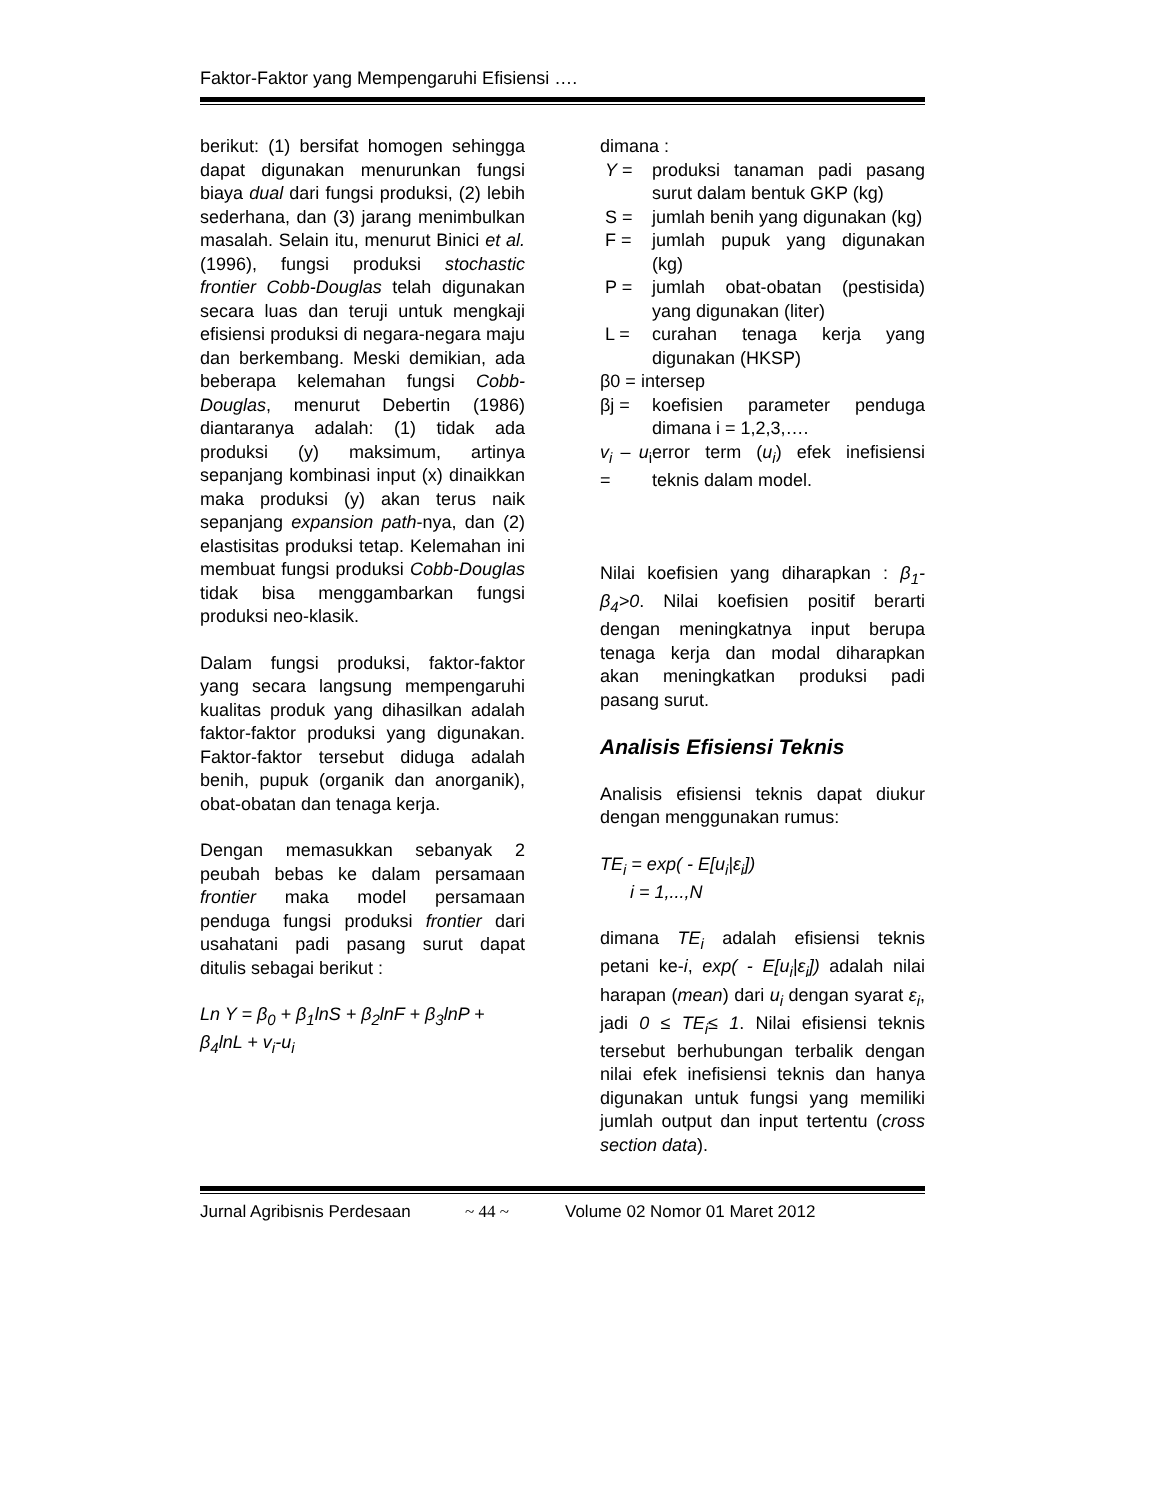Faktor-Faktor yang Mempengaruhi Efisiensi ….
berikut: (1) bersifat homogen sehingga dapat digunakan menurunkan fungsi biaya dual dari fungsi produksi, (2) lebih sederhana, dan (3) jarang menimbulkan masalah. Selain itu, menurut Binici et al. (1996), fungsi produksi stochastic frontier Cobb-Douglas telah digunakan secara luas dan teruji untuk mengkaji efisiensi produksi di negara-negara maju dan berkembang. Meski demikian, ada beberapa kelemahan fungsi Cobb-Douglas, menurut Debertin (1986) diantaranya adalah: (1) tidak ada produksi (y) maksimum, artinya sepanjang kombinasi input (x) dinaikkan maka produksi (y) akan terus naik sepanjang expansion path-nya, dan (2) elastisitas produksi tetap. Kelemahan ini membuat fungsi produksi Cobb-Douglas tidak bisa menggambarkan fungsi produksi neo-klasik.
Dalam fungsi produksi, faktor-faktor yang secara langsung mempengaruhi kualitas produk yang dihasilkan adalah faktor-faktor produksi yang digunakan. Faktor-faktor tersebut diduga adalah benih, pupuk (organik dan anorganik), obat-obatan dan tenaga kerja.
Dengan memasukkan sebanyak 2 peubah bebas ke dalam persamaan frontier maka model persamaan penduga fungsi produksi frontier dari usahatani padi pasang surut dapat ditulis sebagai berikut :
Ln Y = β<sub>0</sub> + β<sub>1</sub>lnS + β<sub>2</sub>lnF + β<sub>3</sub>lnP + β<sub>4</sub>lnL + v<sub>i</sub>-u<sub>i</sub>
dimana :
Y = produksi tanaman padi pasang surut dalam bentuk GKP (kg)
S = jumlah benih yang digunakan (kg)
F = jumlah pupuk yang digunakan (kg)
P = jumlah obat-obatan (pestisida) yang digunakan (liter)
L = curahan tenaga kerja yang digunakan (HKSP)
β0 = intersep
βj = koefisien parameter penduga dimana i = 1,2,3,….
v<sub>i</sub> – u<sub>i</sub> = error term (u<sub>i</sub>) efek inefisiensi teknis dalam model.
Nilai koefisien yang diharapkan : β<sub>1</sub>-β<sub>4</sub>>0. Nilai koefisien positif berarti dengan meningkatnya input berupa tenaga kerja dan modal diharapkan akan meningkatkan produksi padi pasang surut.
Analisis Efisiensi Teknis
Analisis efisiensi teknis dapat diukur dengan menggunakan rumus:
TE<sub>i</sub> = exp( - E[u<sub>i</sub>|ε<sub>i</sub>])
i = 1,...,N
dimana TE<sub>i</sub> adalah efisiensi teknis petani ke-i, exp( - E[u<sub>i</sub>|ε<sub>i</sub>]) adalah nilai harapan (mean) dari u<sub>i</sub> dengan syarat ε<sub>i</sub>, jadi 0 ≤ TE<sub>i</sub>≤ 1. Nilai efisiensi teknis tersebut berhubungan terbalik dengan nilai efek inefisiensi teknis dan hanya digunakan untuk fungsi yang memiliki jumlah output dan input tertentu (cross section data).
Jurnal Agribisnis Perdesaan ~ 44 ~ Volume 02 Nomor 01 Maret 2012